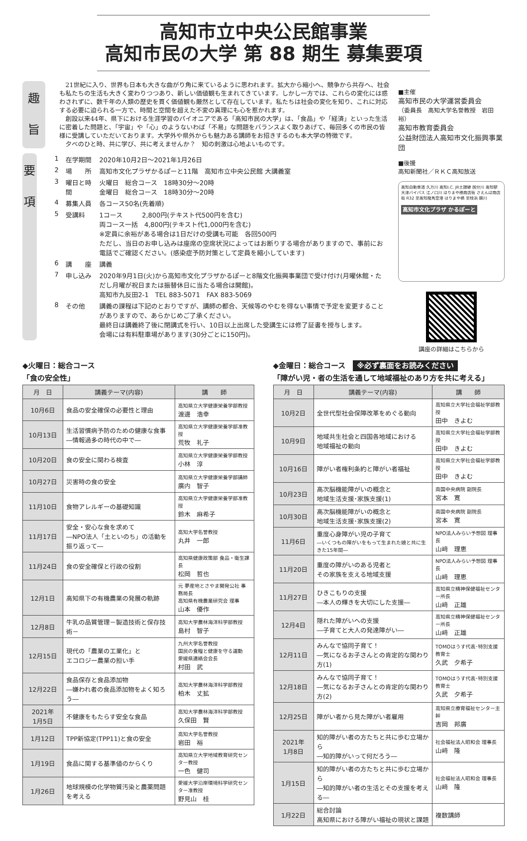高知市立中央公民館事業
高知市民の大学 第 88 期生 募集要項
趣
旨
　21世紀に入り、世界も日本も大きな曲がり角に来ているように思われます。拡大から縮小へ、競争から共存へ、社会も私たちの生活も大きく変わりつつあり、新しい価値観も生まれてきています。しかし一方では、これらの変化には惑わされずに、数千年の人類の歴史を貫く価値観も厳然として存在しています。私たちは社会の変化を知り、これに対応する必要に迫られる一方で、時間と空間を超えた不変の真理にも心を惹かれます。
　創設以来44年、県下における生涯学習のパイオニアである「高知市民の大学」は、「食品」や「経済」といった生活に密着した問題と、「宇宙」や「心」のようないわば「不易」な問題をバランスよく取りあげて、毎回多くの市民の皆様に受講していただいております。大学外や県外からも魅力ある講師をお招きするのも本大学の特徴です。
　夕べのひと時、共に学び、共に考えませんか？　知の刺激は心地よいものです。
要
項
| 1 | 在学期間 | 2020年10月2日～2021年1月26日 |
| 2 | 場 所 | 高知市文化プラザかるぽーと11階 高知市立中央公民館 大講義室 |
| 3 | 曜日と時間 | 火曜日 総合コース 18時30分～20時 金曜日 総合コース 18時30分～20時 |
| 4 | 募集人員 | 各コース50名(先着順) |
| 5 | 受講料 | 1コース 2,800円(テキスト代500円を含む) 両コース一括 4,800円(テキスト代1,000円を含む) ※定員に余裕がある場合は1日だけの受講も可能 各回500円 ただし、当日のお申し込みは座席の空席状況によってはお断りする場合がありますので、事前にお電話でご確認ください。(感染症予防対策として定員を縮小しています) |
| 6 | 講 座 | 講義 |
| 7 | 申し込み | 2020年9月1日(火)から高知市文化プラザかるぽーと8階文化振興事業団で受け付け(月曜休館・ただし月曜が祝日または振替休日に当たる場合は開館)。 高知市九反田2-1 TEL 883-5071 FAX 883-5069 |
| 8 | その他 | 講義の課程は下記のとおりですが、講師の都合、天候等のやむを得ない事情で予定を変更することがありますので、あらかじめご了承ください。 最終日は講義終了後に閉講式を行い、10日以上出席した受講生には修了証書を授与します。 会場には有料駐車場があります(30分ごとに150円)。 |
■主催
高知市民の大学運営委員会
（委員長　高知大学名誉教授　岩田　裕）
高知市教育委員会
公益財団法人高知市文化振興事業団
■後援
高知新聞社／ＲＫＣ高知放送
高知自動車道 久万川 高知I.C. JR土讃線 国分川 高知駅 大津バイパス 江ノ口川 はりまや橋商店街 さえんば商店街 R32 至高知龍馬空港 はりまや橋 至桂浜 鏡川
高知市文化プラザ かるぽーと
講座の詳細はこちらから
◆火曜日：総合コース
「食の安全性」
| 月 日 | 講義テーマ(内容) | 講 師 |
| --- | --- | --- |
| 10月6日 | 食品の安全確保の必要性と理由 | 高知県立大学健康栄養学部教授 渡邊 浩幸 |
| 10月13日 | 生活習慣病予防のための健康な食事 ―情報過多の時代の中で― | 高知県立大学健康栄養学部准教授 荒牧 礼子 |
| 10月20日 | 食の安全に関わる検査 | 高知県立大学健康栄養学部教授 小林 淳 |
| 10月27日 | 災害時の食の安全 | 高知県立大学健康栄養学部講師 廣内 智子 |
| 11月10日 | 食物アレルギーの基礎知識 | 高知県立大学健康栄養学部准教授 鈴木 麻希子 |
| 11月17日 | 安全・安心な食を求めて ―NPO法人「土といのち」の活動を振り返って― | 高知大学名誉教授 丸井 一郎 |
| 11月24日 | 食の安全確保と行政の役割 | 高知県健康政策部 食品・衛生課長 松岡 哲也 |
| 12月1日 | 高知県下の有機農業の発展の軌跡 | 元 夢産地とさやま開発公社 事務局長 高知県有機農業研究会 理事 山本 優作 |
| 12月8日 | 牛乳の品質管理－製造技術と保存技術－ | 高知大学農林海洋科学部教授 島村 智子 |
| 12月15日 | 現代の「農業の工業化」と エコロジー農業の担い手 | 九州大学名誉教授 国民の食糧と健康を守る運動 愛媛県連絡会会長 村田 武 |
| 12月22日 | 食品保存と食品添加物 ―嫌われ者の食品添加物をよく知ろう― | 高知大学農林海洋科学部教授 柏木 丈拡 |
| 2021年 1月5日 | 不健康をもたらす安全な食品 | 高知大学農林海洋科学部教授 久保田 賢 |
| 1月12日 | TPP新協定(TPP11)と食の安全 | 高知大学名誉教授 岩田 裕 |
| 1月19日 | 食品に関する基準値のからくり | 高知県立大学地域教育研究センター教授 一色 健司 |
| 1月26日 | 地球規模の化学物質汚染と農薬問題を考える | 愛媛大学沿岸環境科学研究センター准教授 野見山 桂 |
◆金曜日：総合コース　※必ず裏面をお読みください
「障がい児・者の生活を通して地域福祉のあり方を共に考える」
| 月 日 | 講義テーマ(内容) | 講 師 |
| --- | --- | --- |
| 10月2日 | 全世代型社会保障改革をめぐる動向 | 高知県立大学社会福祉学部教授 田中 きよむ |
| 10月9日 | 地域共生社会と四国各地域における 地域福祉の動向 | 高知県立大学社会福祉学部教授 田中 きよむ |
| 10月16日 | 障がい者権利条約と障がい者福祉 | 高知県立大学社会福祉学部教授 田中 きよむ |
| 10月23日 | 高次脳機能障がいの概念と 地域生活支援･家族支援(1) | 南国中央病院 副院長 宮本 寛 |
| 10月30日 | 高次脳機能障がいの概念と 地域生活支援･家族支援(2) | 南国中央病院 副院長 宮本 寛 |
| 11月6日 | 重度心身障がい児の子育て ―いくつもの障がいをもって生まれた娘と共に生きた15年間― | NPO法人みらい予想図 理事長 山﨑 理恵 |
| 11月20日 | 重度の障がいのある児者と その家族を支える地域支援 | NPO法人みらい予想図 理事長 山﨑 理恵 |
| 11月27日 | ひきこもりの支援 ―本人の輝きを大切にした支援― | 高知県立精神保健福祉センター所長 山﨑 正雄 |
| 12月4日 | 隠れた障がいへの支援 ―子育てと大人の発達障がい― | 高知県立精神保健福祉センター所長 山﨑 正雄 |
| 12月11日 | みんなで協同子育て！ ―気になるお子さんとの肯定的な関わり方(1) | TOMOはうす代表･特別支援教育士 久武 夕希子 |
| 12月18日 | みんなで協同子育て！ ―気になるお子さんとの肯定的な関わり方(2) | TOMOはうす代表･特別支援教育士 久武 夕希子 |
| 12月25日 | 障がい者から見た障がい者雇用 | 高知県立療育福祉センター主幹 吉岡 邦廣 |
| 2021年 1月8日 | 知的障がい者の方たちと共に歩む立場から ―知的障がいって何だろう― | 社会福祉法人昭和会 理事長 山﨑 隆 |
| 1月15日 | 知的障がい者の方たちと共に歩む立場から ―知的障がい者の生活とその支援を考える― | 社会福祉法人昭和会 理事長 山﨑 隆 |
| 1月22日 | 総合討論 高知県における障がい福祉の現状と課題 | 複数講師 |